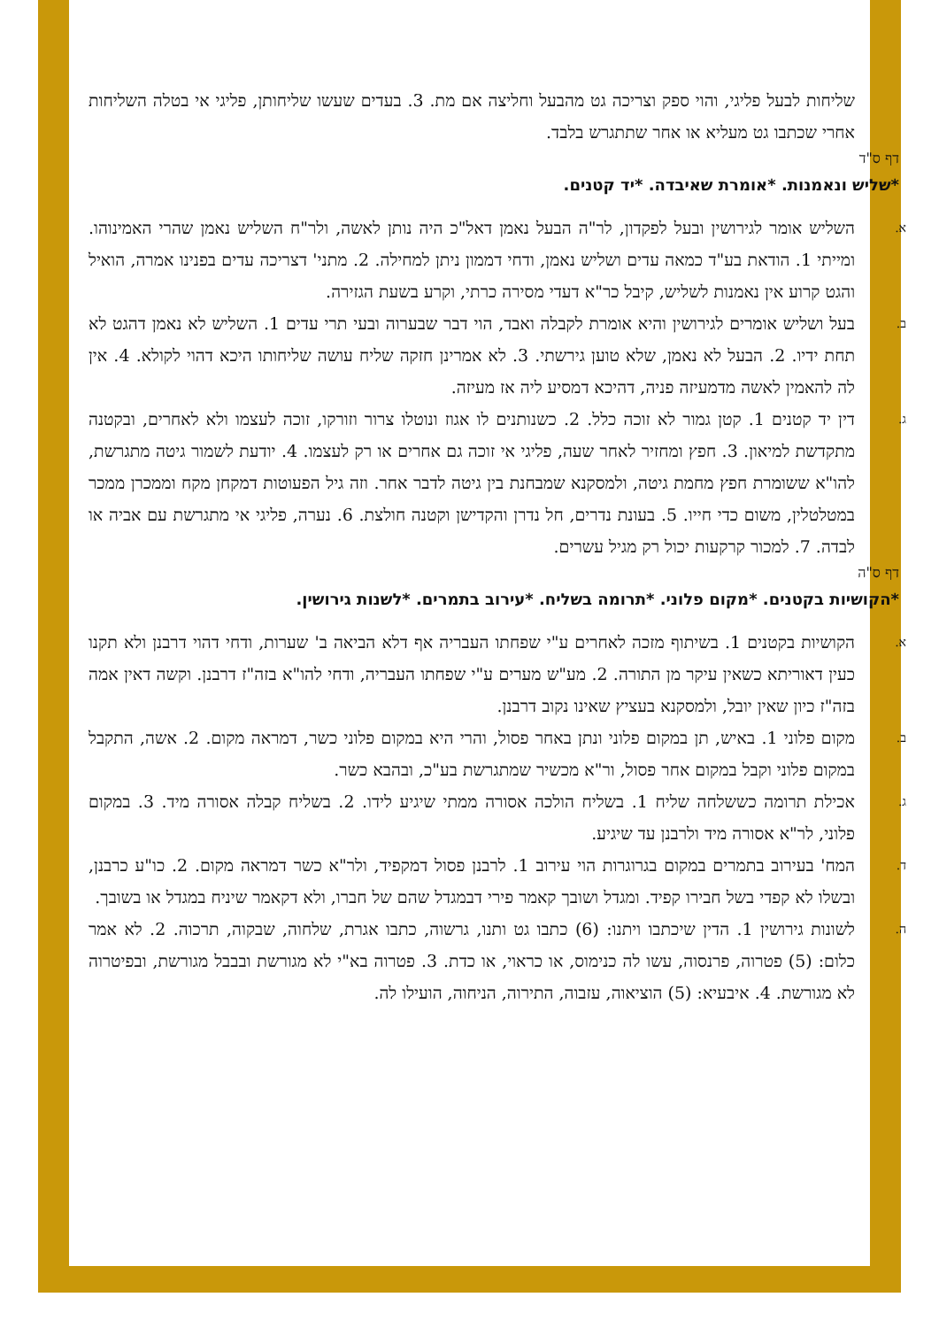שליחות לבעל פליגי, והוי ספק וצריכה גט מהבעל וחליצה אם מת. 3. בעדים שעשו שליחותן, פליגי אי בטלה השליחות אחרי שכתבו גט מעליא או אחר שתתגרש בלבד.
דף ס"ד
*שליש ונאמנות. *אומרת שאיבדה. *יד קטנים.
א.
השליש אומר לגירושין ובעל לפקדון, לר"ה הבעל נאמן דאל"כ היה נותן לאשה, ולר"ח השליש נאמן שהרי האמינוהו. ומייתי 1. הודאת בע"ד כמאה עדים ושליש נאמן, ודחי דממון ניתן למחילה. 2. מתני' דצריכה עדים בפנינו אמרה, הואיל והגט קרוע אין נאמנות לשליש, קיבל כר"א דעדי מסירה כרתי, וקרע בשעת הגזירה.
ב.
בעל ושליש אומרים לגירושין והיא אומרת לקבלה ואבד, הוי דבר שבערוה ובעי תרי עדים 1. השליש לא נאמן דהגט לא תחת ידיו. 2. הבעל לא נאמן, שלא טוען גירשתי. 3. לא אמרינן חזקה שליח עושה שליחותו היכא דהוי לקולא. 4. אין לה להאמין לאשה מדמעיזה פניה, דהיכא דמסיע ליה אז מעיזה.
ג.
דין יד קטנים 1. קטן גמור לא זוכה כלל. 2. כשנותנים לו אגוז ונוטלו צרור וזורקו, זוכה לעצמו ולא לאחרים, ובקטנה מתקדשת למיאון. 3. חפץ ומחזיר לאחר שעה, פליגי אי זוכה גם אחרים או רק לעצמו. 4. יודעת לשמור גיטה מתגרשת, להו"א ששומרת חפץ מחמת גיטה, ולמסקנא שמבחנת בין גיטה לדבר אחר. וזה גיל הפעוטות דמקחן מקח וממכרן ממכר במטלטלין, משום כדי חייו. 5. בעונת נדרים, חל נדרן והקדישן וקטנה חולצת. 6. נערה, פליגי אי מתגרשת עם אביה או לבדה. 7. למכור קרקעות יכול רק מגיל עשרים.
דף ס"ה
*הקושיות בקטנים. *מקום פלוני. *תרומה בשליח. *עירוב בתמרים. *לשנות גירושין.
א.
הקושיות בקטנים 1. בשיתוף מזכה לאחרים ע"י שפחתו העבריה אף דלא הביאה ב' שערות, ודחי דהוי דרבנן ולא תקנו כעין דאוריתא כשאין עיקר מן התורה. 2. מע"ש מערים ע"י שפחתו העבריה, ודחי להו"א בזה"ז דרבנן. וקשה דאין אמה בזה"ז כיון שאין יובל, ולמסקנא בעציץ שאינו נקוב דרבנן.
ב.
מקום פלוני 1. באיש, תן במקום פלוני ונתן באחר פסול, והרי היא במקום פלוני כשר, דמראה מקום. 2. אשה, התקבל במקום פלוני וקבל במקום אחר פסול, ור"א מכשיר שמתגרשת בע"כ, ובהבא כשר.
ג.
אכילת תרומה כששלחה שליח 1. בשליח הולכה אסורה ממתי שיגיע לידו. 2. בשליח קבלה אסורה מיד. 3. במקום פלוני, לר"א אסורה מיד ולרבנן עד שיגיע.
ד.
המח' בעירוב בתמרים במקום בגרוגרות הוי עירוב 1. לרבנן פסול דמקפיד, ולר"א כשר דמראה מקום. 2. כו"ע כרבנן, ובשלו לא קפדי בשל חבירו קפיד. ומגדל ושובך קאמר פירי דבמגדל שהם של חברו, ולא דקאמר שיניח במגדל או בשובך.
ה.
לשונות גירושין 1. הדין שיכתבו ויתנו: (6) כתבו גט ותנו, גרשוה, כתבו אגרת, שלחוה, שבקוה, תרכוה. 2. לא אמר כלום: (5) פטרוה, פרנסוה, עשו לה כנימוס, או כראוי, או כדת. 3. פטרוה בא"י לא מגורשת ובבבל מגורשת, ובפיטרוה לא מגורשת. 4. איבעיא: (5) הוציאוה, עזבוה, התירוה, הניחוה, הועילו לה.